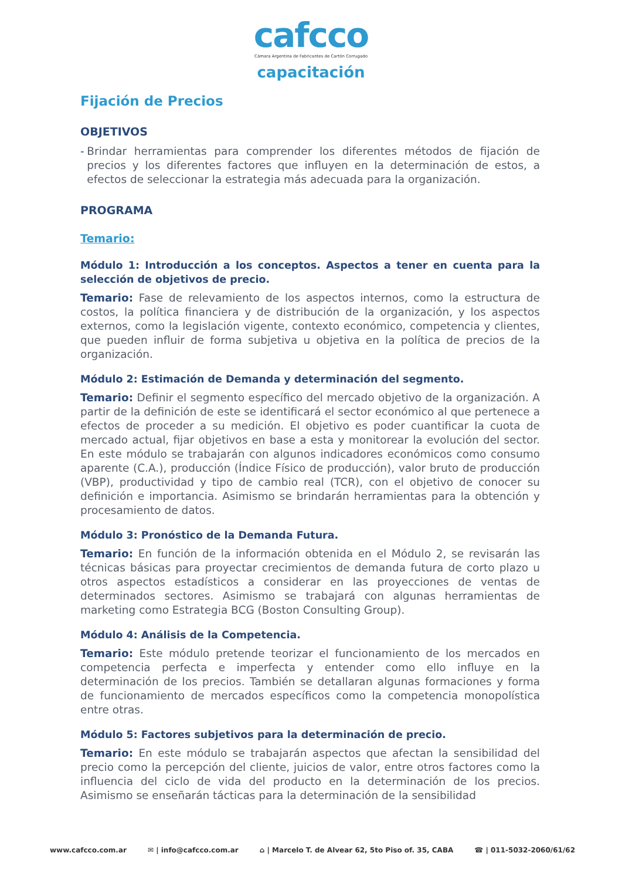cafcco
Cámara Argentina de Fabricantes de Cartón Corrugado
capacitación
Fijación de Precios
OBJETIVOS
- Brindar herramientas para comprender los diferentes métodos de fijación de precios y los diferentes factores que influyen en la determinación de estos, a efectos de seleccionar la estrategia más adecuada para la organización.
PROGRAMA
Temario:
Módulo 1: Introducción a los conceptos. Aspectos a tener en cuenta para la selección de objetivos de precio.
Temario: Fase de relevamiento de los aspectos internos, como la estructura de costos, la política financiera y de distribución de la organización, y los aspectos externos, como la legislación vigente, contexto económico, competencia y clientes, que pueden influir de forma subjetiva u objetiva en la política de precios de la organización.
Módulo 2: Estimación de Demanda y determinación del segmento.
Temario: Definir el segmento específico del mercado objetivo de la organización. A partir de la definición de este se identificará el sector económico al que pertenece a efectos de proceder a su medición. El objetivo es poder cuantificar la cuota de mercado actual, fijar objetivos en base a esta y monitorear la evolución del sector. En este módulo se trabajarán con algunos indicadores económicos como consumo aparente (C.A.), producción (Índice Físico de producción), valor bruto de producción (VBP), productividad y tipo de cambio real (TCR), con el objetivo de conocer su definición e importancia. Asimismo se brindarán herramientas para la obtención y procesamiento de datos.
Módulo 3: Pronóstico de la Demanda Futura.
Temario: En función de la información obtenida en el Módulo 2, se revisarán las técnicas básicas para proyectar crecimientos de demanda futura de corto plazo u otros aspectos estadísticos a considerar en las proyecciones de ventas de determinados sectores. Asimismo se trabajará con algunas herramientas de marketing como Estrategia BCG (Boston Consulting Group).
Módulo 4: Análisis de la Competencia.
Temario: Este módulo pretende teorizar el funcionamiento de los mercados en competencia perfecta e imperfecta y entender como ello influye en la determinación de los precios. También se detallaran algunas formaciones y forma de funcionamiento de mercados específicos como la competencia monopolística entre otras.
Módulo 5: Factores subjetivos para la determinación de precio.
Temario: En este módulo se trabajarán aspectos que afectan la sensibilidad del precio como la percepción del cliente, juicios de valor, entre otros factores como la influencia del ciclo de vida del producto en la determinación de los precios. Asimismo se enseñarán tácticas para la determinación de la sensibilidad
www.cafcco.com.ar ✉ | info@cafcco.com.ar ⌂ | Marcelo T. de Alvear 62, 5to Piso of. 35, CABA ☎ | 011-5032-2060/61/62